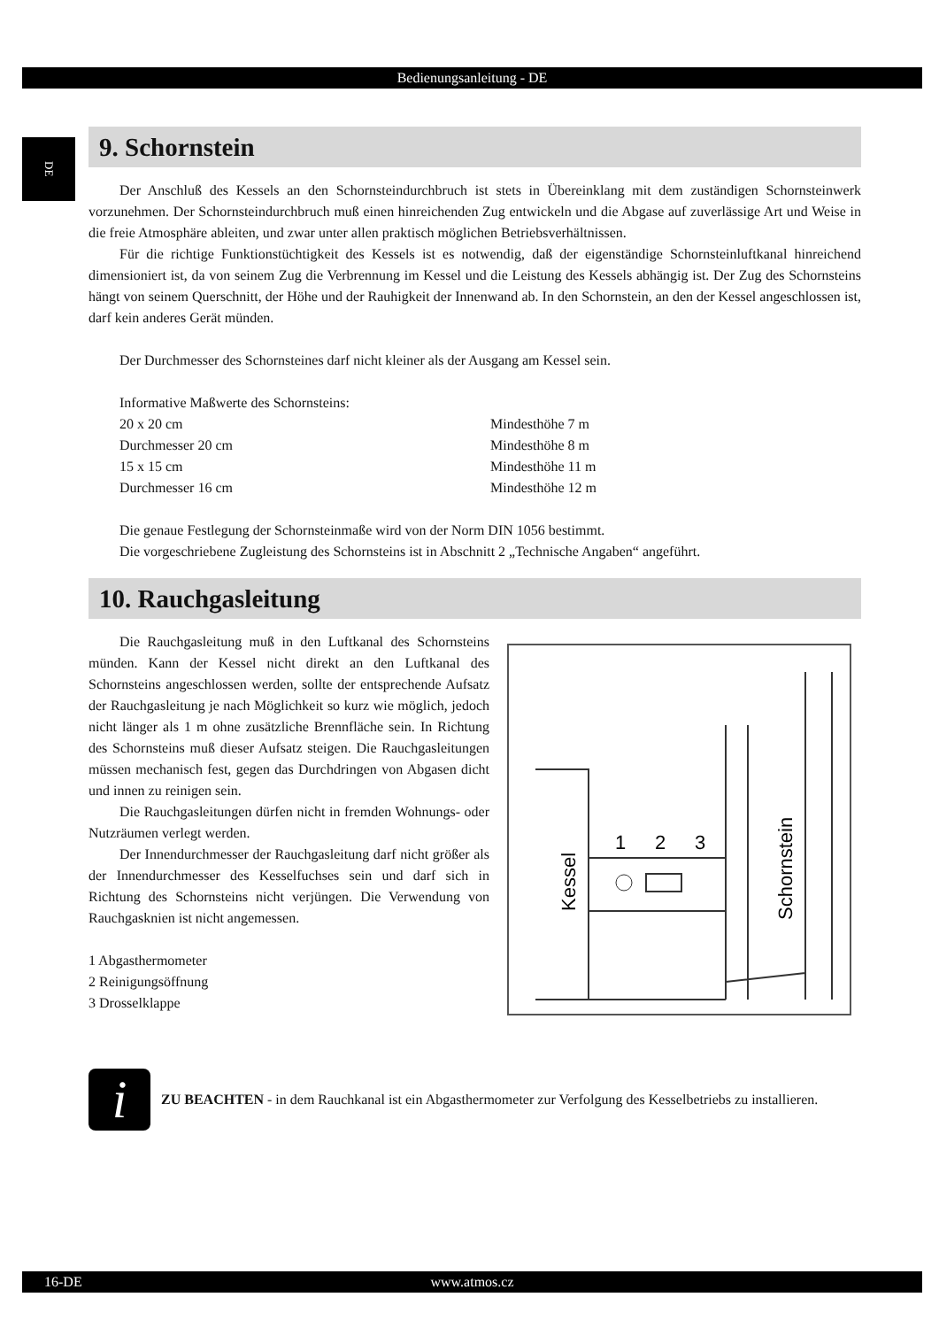Bedienungsanleitung - DE
DE
9. Schornstein
Der Anschluß des Kessels an den Schornsteindurchbruch ist stets in Übereinklang mit dem zuständigen Schornsteinwerk vorzunehmen. Der Schornsteindurchbruch muß einen hinreichenden Zug entwickeln und die Abgase auf zuverlässige Art und Weise in die freie Atmosphäre ableiten, und zwar unter allen praktisch möglichen Betriebsverhältnissen.
Für die richtige Funktionstüchtigkeit des Kessels ist es notwendig, daß der eigenständige Schornstein­luftkanal hinreichend dimensioniert ist, da von seinem Zug die Verbrennung im Kessel und die Leistung des Kessels abhängig ist. Der Zug des Schornsteins hängt von seinem Querschnitt, der Höhe und der Rauhigkeit der Innenwand ab. In den Schornstein, an den der Kessel angeschlossen ist, darf kein anderes Gerät münden.
Der Durchmesser des Schornsteines darf nicht kleiner als der Ausgang am Kessel sein.
Informative Maßwerte des Schornsteins:
20 x 20 cm Mindesthöhe 7 m
Durchmesser 20 cm Mindesthöhe 8 m
15 x 15 cm Mindesthöhe 11 m
Durchmesser 16 cm Mindesthöhe 12 m
Die genaue Festlegung der Schornsteinmaße wird von der Norm DIN 1056 bestimmt.
Die vorgeschriebene Zugleistung des Schornsteins ist in Abschnitt 2 „Technische Angaben“ angeführt.
10. Rauchgasleitung
Die Rauchgasleitung muß in den Luftkanal des Schornsteins münden. Kann der Kessel nicht direkt an den Luftkanal des Schornsteins angeschlossen werden, sollte der entsprechende Aufsatz der Rauchgasleitung je nach Möglichkeit so kurz wie möglich, jedoch nicht länger als 1 m ohne zusätzliche Brennfläche sein. In Richtung des Schornsteins muß dieser Aufsatz steigen. Die Rauchgasleitungen müssen mechanisch fest, gegen das Durchdringen von Abgasen dicht und innen zu reinigen sein.
Die Rauchgasleitungen dürfen nicht in fremden Wohnungs- oder Nutzräumen verlegt werden.
Der Innendurchmesser der Rauchgasleitung darf nicht größer als der Innendurchmesser des Kesselfuchses sein und darf sich in Richtung des Schornsteins nicht verjüngen. Die Verwendung von Rauchgasknien ist nicht angemessen.
1 Abgasthermometer
2 Reinigungsöffnung
3 Drosselklappe
1
2
3
Kessel
Schornstein
i
ZU BEACHTEN - in dem Rauchkanal ist ein Abgasthermometer zur Verfolgung des Kesselbetriebs zu installieren.
16-DE www.atmos.cz